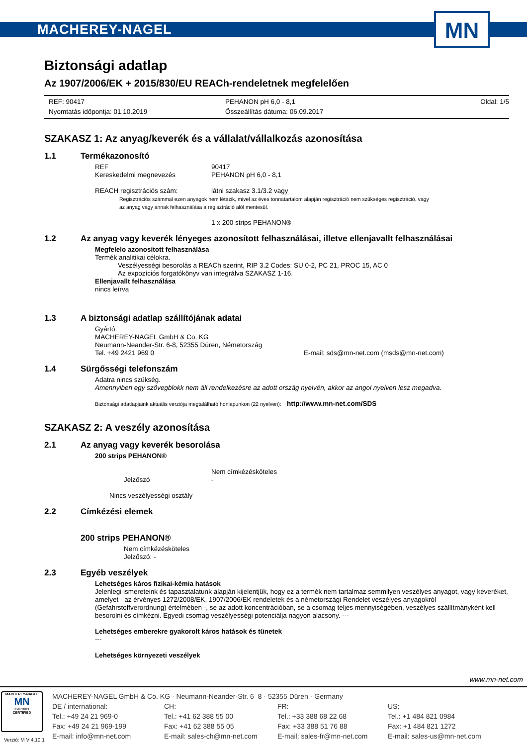MACHEREY-NAGEL
MN
Biztonsági adatlap
Az 1907/2006/EK + 2015/830/EU REACh-rendeletnek megfelelően
REF: 90417 PEHANON pH 6,0 - 8,1 Oldal: 1/5 Nyomtatás időpontja: 01.10.2019 Összeállítás dátuma: 06.09.2017
SZAKASZ 1: Az anyag/keverék és a vállalat/vállalkozás azonosítása
1.1 Termékazonosító
REF 90417
Kereskedelmi megnevezés PEHANON pH 6,0 - 8,1
REACH regisztrációs szám: látni szakasz 3.1/3.2 vagy
Regisztrációs számmal ezen anyagok nem létezik, mivel az éves tonnatartalom alapján regisztráció nem szükséges regisztráció, vagy
az anyag vagy annak felhasználása a regisztráció alól mentesül.
1 x 200 strips PEHANON®
1.2 Az anyag vagy keverék lényeges azonosított felhasználásai, illetve ellenjavallt felhasználásai
Megfelelo azonosított felhasználása
Termék analitikai célokra.
Veszélyességi besorolás a REACh szerint, RIP 3.2 Codes: SU 0-2, PC 21, PROC 15, AC 0
Az expozíciós forgatókönyv van integrálva SZAKASZ 1-16.
Ellenjavallt felhasználása
nincs leírva
1.3 A biztonsági adatlap szállítójának adatai
Gyártó
MACHEREY-NAGEL GmbH & Co. KG
Neumann-Neander-Str. 6-8, 52355 Düren, Németország
Tel. +49 2421 969 0 E-mail: sds@mn-net.com (msds@mn-net.com)
1.4 Sürgősségi telefonszám
Adatra nincs szükség.
Amennyiben egy szövegblokk nem áll rendelkezésre az adott ország nyelvén, akkor az angol nyelven lesz megadva.
Biztonsági adatlapjaink aktuális verziója megtalálható honlapunkon (22 nyelven): http://www.mn-net.com/SDS
SZAKASZ 2: A veszély azonosítása
2.1 Az anyag vagy keverék besorolása
200 strips PEHANON®
Nem címkézésköteles
Jelzőszó -
Nincs veszélyességi osztály
2.2 Címkézési elemek
200 strips PEHANON®
Nem címkézésköteles
Jelzőszó: -
2.3 Egyéb veszélyek
Lehetséges káros fizikai-kémia hatások
Jelenlegi ismereteink és tapasztalatunk alapján kijelentjük, hogy ez a termék nem tartalmaz semmilyen veszélyes anyagot, vagy keveréket, amelyet - az érvényes 1272/2008/EK, 1907/2006/EK rendeletek és a németországi Rendelet veszélyes anyagokról (Gefahrstoffverordnung) értelmében -, se az adott koncentrációban, se a csomag teljes mennyiségében, veszélyes szállítmányként kell besorolni és címkézni. Egyedi csomag veszélyességi potenciálja nagyon alacsony. ---
Lehetséges emberekre gyakorolt káros hatások és tünetek
---
Lehetséges környezeti veszélyek
www.mn-net.com
MACHEREY-NAGEL
MN
ISO 9001
CERTIFIED
MACHEREY-NAGEL GmbH & Co. KG · Neumann-Neander-Str. 6–8 · 52355 Düren · Germany DE / international: CH: FR: US: Tel.: +49 24 21 969-0 Tel.: +41 62 388 55 00 Tel.: +33 388 68 22 68 Tel.: +1 484 821 0984 Fax: +49 24 21 969-199 Fax: +41 62 388 55 05 Fax: +33 388 51 76 88 Fax: +1 484 821 1272 E-mail: info@mn-net.com E-mail: sales-ch@mn-net.com E-mail: sales-fr@mn-net.com E-mail: sales-us@mn-net.com
Verzió: M V 4.10.1